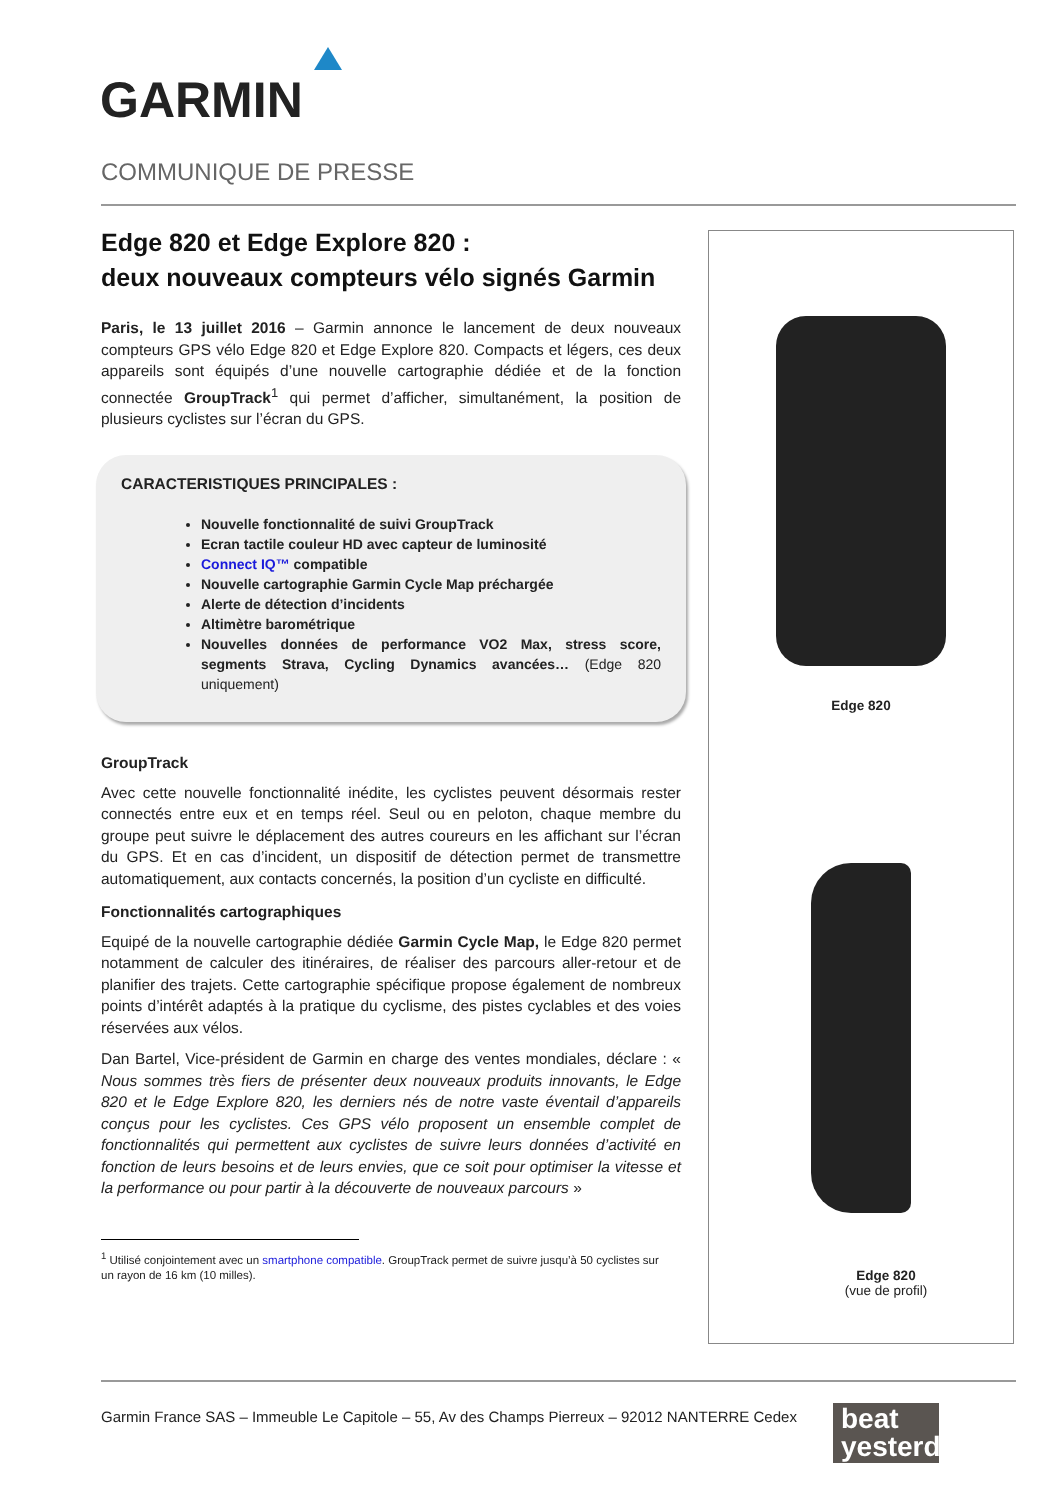GARMIN
COMMUNIQUE DE PRESSE
Edge 820 et Edge Explore 820 :
deux nouveaux compteurs vélo signés Garmin
Paris, le 13 juillet 2016 – Garmin annonce le lancement de deux nouveaux compteurs GPS vélo Edge 820 et Edge Explore 820. Compacts et légers, ces deux appareils sont équipés d’une nouvelle cartographie dédiée et de la fonction connectée GroupTrack<sup>1</sup> qui permet d’afficher, simultanément, la position de plusieurs cyclistes sur l’écran du GPS.
CARACTERISTIQUES PRINCIPALES :
Nouvelle fonctionnalité de suivi GroupTrack
Ecran tactile couleur HD avec capteur de luminosité
Connect IQ™ compatible
Nouvelle cartographie Garmin Cycle Map préchargée
Alerte de détection d’incidents
Altimètre barométrique
Nouvelles données de performance VO2 Max, stress score, segments Strava, Cycling Dynamics avancées… (Edge 820 uniquement)
GroupTrack
Avec cette nouvelle fonctionnalité inédite, les cyclistes peuvent désormais rester connectés entre eux et en temps réel. Seul ou en peloton, chaque membre du groupe peut suivre le déplacement des autres coureurs en les affichant sur l’écran du GPS. Et en cas d’incident, un dispositif de détection permet de transmettre automatiquement, aux contacts concernés, la position d’un cycliste en difficulté.
Fonctionnalités cartographiques
Equipé de la nouvelle cartographie dédiée Garmin Cycle Map, le Edge 820 permet notamment de calculer des itinéraires, de réaliser des parcours aller-retour et de planifier des trajets. Cette cartographie spécifique propose également de nombreux points d’intérêt adaptés à la pratique du cyclisme, des pistes cyclables et des voies réservées aux vélos.
Dan Bartel, Vice-président de Garmin en charge des ventes mondiales, déclare : « Nous sommes très fiers de présenter deux nouveaux produits innovants, le Edge 820 et le Edge Explore 820, les derniers nés de notre vaste éventail d’appareils conçus pour les cyclistes. Ces GPS vélo proposent un ensemble complet de fonctionnalités qui permettent aux cyclistes de suivre leurs données d’activité en fonction de leurs besoins et de leurs envies, que ce soit pour optimiser la vitesse et la performance ou pour partir à la découverte de nouveaux parcours »
<sup>1</sup> Utilisé conjointement avec un smartphone compatible. GroupTrack permet de suivre jusqu’à 50 cyclistes sur un rayon de 16 km (10 milles).
Edge 820
Edge 820
(vue de profil)
Garmin France SAS – Immeuble Le Capitole – 55, Av des Champs Pierreux – 92012 NANTERRE Cedex
beat
yesterday.